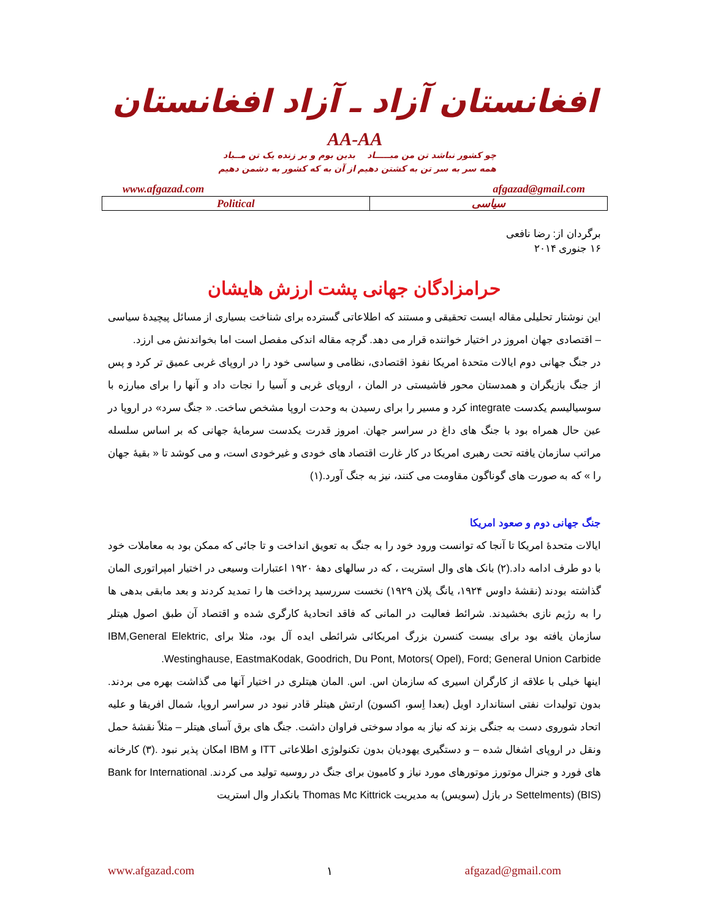افغانستان آزاد ـ آزاد افغانستان
AA-AA
چو کشور نباشد تن من مبـــــاد بدین بوم و بر زنده یک تن مــباد همه سر به سر تن به کشتن دهیم از آن به که کشور به دشمن دهیم
www.afgazad.com afgazad@gmail.com
| Political | سیاسی |
برگردان از: رضا نافعی
۱۶ جنوری ۲۰۱۴
حرامزادگان جهانی پشت ارزش هایشان
این نوشتار تحلیلی مقاله ایست تحقیقی و مستند که اطلاعاتی گسترده برای شناخت بسیاری از مسائل پیچیدۀ سیاسی – اقتصادی جهان امروز در اختیار خواننده قرار می دهد. گرچه مقاله اندکی مفصل است اما بخواندنش می ارزد.
در جنگ جهانی دوم ایالات متحدۀ امریکا نفوذ اقتصادی، نظامی و سیاسی خود را در اروپای غربی عمیق تر کرد و پس از جنگ بازیگران و همدستان محور فاشیستی در المان ، اروپای غربی و آسیا را نجات داد و آنها را برای مبارزه با سوسیالیسم یکدست integrate کرد و مسیر را برای رسیدن به وحدت اروپا مشخص ساخت. « جنگ سرد» در اروپا در عین حال همراه بود با جنگ های داغ در سراسر جهان. امروز قدرت یکدست سرمایۀ جهانی که بر اساس سلسله مراتب سازمان یافته تحت رهبری امریکا در کار غارت اقتصاد های خودی و غیرخودی است، و می کوشد تا « بقیۀ جهان را » که به صورت های گوناگون مقاومت می کنند، نیز به جنگ آورد.(۱)
جنگ جهانی دوم و صعود امریکا
ایالات متحدۀ امریکا تا آنجا که توانست ورود خود را به جنگ به تعویق انداخت و تا جائی که ممکن بود به معاملات خود با دو طرف ادامه داد.(۲) بانک های وال استریت ، که در سالهای دهۀ ۱۹۲۰ اعتبارات وسیعی در اختیار امپراتوری المان گذاشته بودند (نقشۀ داوس ۱۹۲۴، یانگ پلان ۱۹۲۹) نخست سررسید پرداخت ها را تمدید کردند و بعد مابقی بدهی ها را به رژیم نازی بخشیدند. شرائط فعالیت در المانی که فاقد اتحادیۀ کارگری شده و اقتصاد آن طبق اصول هیتلر سازمان یافته بود برای بیست کنسرن بزرگ امریکائی شرائطی ایده آل بود، مثلا برای IBM,General Elektric, Westinghause, EastmaKodak, Goodrich, Du Pont, Motors( Opel), Ford; General Union Carbide.
اینها خیلی با علاقه از کارگران اسیری که سازمان اس. اس. المان هیتلری در اختیار آنها می گذاشت بهره می بردند. بدون تولیدات نفتی استاندارد اویل (بعدا اِسو، اکسون) ارتش هیتلر قادر نبود در سراسر اروپا، شمال افریقا و علیه اتحاد شوروی دست به جنگی بزند که نیاز به مواد سوختی فراوان داشت. جنگ های برق آسای هیتلر – مثلاً نقشۀ حمل ونقل در اروپای اشغال شده – و دستگیری یهودیان بدون تکنولوژی اطلاعاتی ITT و IBM امکان پذیر نبود .(۳) کارخانه های فورد و جنرال موتورز موتورهای مورد نیاز و کامیون برای جنگ در روسیه تولید می کردند. Bank for International Settelments) (BIS) در بازل (سویس) به مدیریت Thomas Mc Kittrick بانکدار وال استریت
www.afgazad.com ۱ afgazad@gmail.com